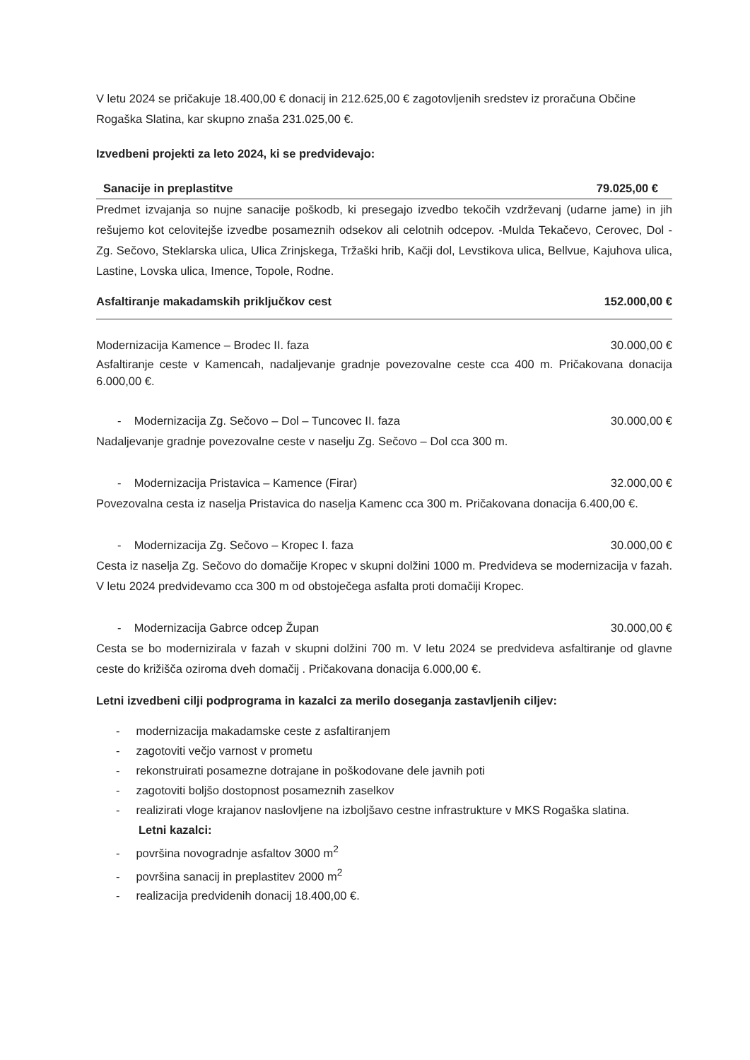V letu 2024 se pričakuje 18.400,00 € donacij in 212.625,00 € zagotovljenih sredstev iz proračuna Občine Rogaška Slatina, kar skupno znaša 231.025,00 €.
Izvedbeni projekti za leto 2024, ki se predvidevajo:
Sanacije in preplastitve 79.025,00 €
Predmet izvajanja so nujne sanacije poškodb, ki presegajo izvedbo tekočih vzdrževanj (udarne jame) in jih rešujemo kot celovitejše izvedbe posameznih odsekov ali celotnih odcepov. -Mulda Tekačevo, Cerovec, Dol - Zg. Sečovo, Steklarska ulica, Ulica Zrinjskega, Tržaški hrib, Kačji dol, Levstikova ulica, Bellvue, Kajuhova ulica, Lastine, Lovska ulica, Imence, Topole, Rodne.
Asfaltiranje makadamskih priključkov cest 152.000,00 €
Modernizacija Kamence – Brodec II. faza 30.000,00 €
Asfaltiranje ceste v Kamencah, nadaljevanje gradnje povezovalne ceste cca 400 m. Pričakovana donacija 6.000,00 €.
- Modernizacija Zg. Sečovo – Dol – Tuncovec II. faza 30.000,00 €
Nadaljevanje gradnje povezovalne ceste v naselju Zg. Sečovo – Dol cca 300 m.
- Modernizacija Pristavica – Kamence (Firar) 32.000,00 €
Povezovalna cesta iz naselja Pristavica do naselja Kamenc cca 300 m. Pričakovana donacija 6.400,00 €.
- Modernizacija Zg. Sečovo – Kropec I. faza 30.000,00 €
Cesta iz naselja Zg. Sečovo do domačije Kropec v skupni dolžini 1000 m. Predvideva se modernizacija v fazah. V letu 2024 predvidevamo cca 300 m od obstoječega asfalta proti domačiji Kropec.
- Modernizacija Gabrce odcep Župan 30.000,00 €
Cesta se bo modernizirala v fazah v skupni dolžini 700 m. V letu 2024 se predvideva asfaltiranje od glavne ceste do križišča oziroma dveh domačij . Pričakovana donacija 6.000,00 €.
Letni izvedbeni cilji podprograma in kazalci za merilo doseganja zastavljenih ciljev:
- modernizacija makadamske ceste z asfaltiranjem
- zagotoviti večjo varnost v prometu
- rekonstruirati posamezne dotrajane in poškodovane dele javnih poti
- zagotoviti boljšo dostopnost posameznih zaselkov
- realizirati vloge krajanov naslovljene na izboljšavo cestne infrastrukture v MKS Rogaška slatina.
Letni kazalci:
- površina novogradnje asfaltov 3000 m<sup>2</sup>
- površina sanacij in preplastitev 2000 m<sup>2</sup>
- realizacija predvidenih donacij 18.400,00 €.